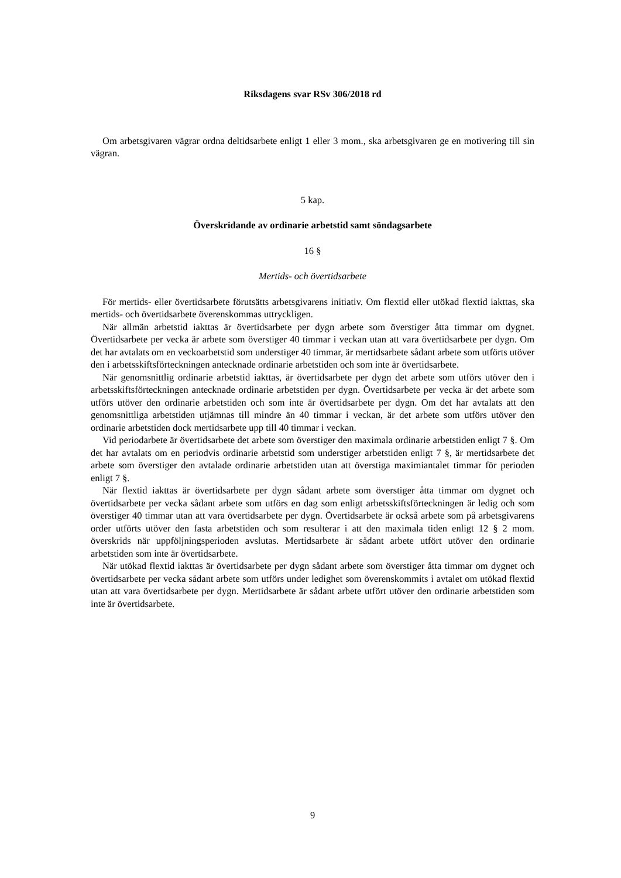Riksdagens svar RSv 306/2018 rd
Om arbetsgivaren vägrar ordna deltidsarbete enligt 1 eller 3 mom., ska arbetsgivaren ge en motivering till sin vägran.
5 kap.
Överskridande av ordinarie arbetstid samt söndagsarbete
16 §
Mertids- och övertidsarbete
För mertids- eller övertidsarbete förutsätts arbetsgivarens initiativ. Om flextid eller utökad flextid iakttas, ska mertids- och övertidsarbete överenskommas uttryckligen.
När allmän arbetstid iakttas är övertidsarbete per dygn arbete som överstiger åtta timmar om dygnet. Övertidsarbete per vecka är arbete som överstiger 40 timmar i veckan utan att vara övertidsarbete per dygn. Om det har avtalats om en veckoarbetstid som understiger 40 timmar, är mertidsarbete sådant arbete som utförts utöver den i arbetsskiftsförteckningen antecknade ordinarie arbetstiden och som inte är övertidsarbete.
När genomsnittlig ordinarie arbetstid iakttas, är övertidsarbete per dygn det arbete som utförs utöver den i arbetsskiftsförteckningen antecknade ordinarie arbetstiden per dygn. Övertidsarbete per vecka är det arbete som utförs utöver den ordinarie arbetstiden och som inte är övertidsarbete per dygn. Om det har avtalats att den genomsnittliga arbetstiden utjämnas till mindre än 40 timmar i veckan, är det arbete som utförs utöver den ordinarie arbetstiden dock mertidsarbete upp till 40 timmar i veckan.
Vid periodarbete är övertidsarbete det arbete som överstiger den maximala ordinarie arbetstiden enligt 7 §. Om det har avtalats om en periodvis ordinarie arbetstid som understiger arbetstiden enligt 7 §, är mertidsarbete det arbete som överstiger den avtalade ordinarie arbetstiden utan att överstiga maximiantalet timmar för perioden enligt 7 §.
När flextid iakttas är övertidsarbete per dygn sådant arbete som överstiger åtta timmar om dygnet och övertidsarbete per vecka sådant arbete som utförs en dag som enligt arbetsskiftsförteckningen är ledig och som överstiger 40 timmar utan att vara övertidsarbete per dygn. Övertidsarbete är också arbete som på arbetsgivarens order utförts utöver den fasta arbetstiden och som resulterar i att den maximala tiden enligt 12 § 2 mom. överskrids när uppföljningsperioden avslutas. Mertidsarbete är sådant arbete utfört utöver den ordinarie arbetstiden som inte är övertidsarbete.
När utökad flextid iakttas är övertidsarbete per dygn sådant arbete som överstiger åtta timmar om dygnet och övertidsarbete per vecka sådant arbete som utförs under ledighet som överenskommits i avtalet om utökad flextid utan att vara övertidsarbete per dygn. Mertidsarbete är sådant arbete utfört utöver den ordinarie arbetstiden som inte är övertidsarbete.
9